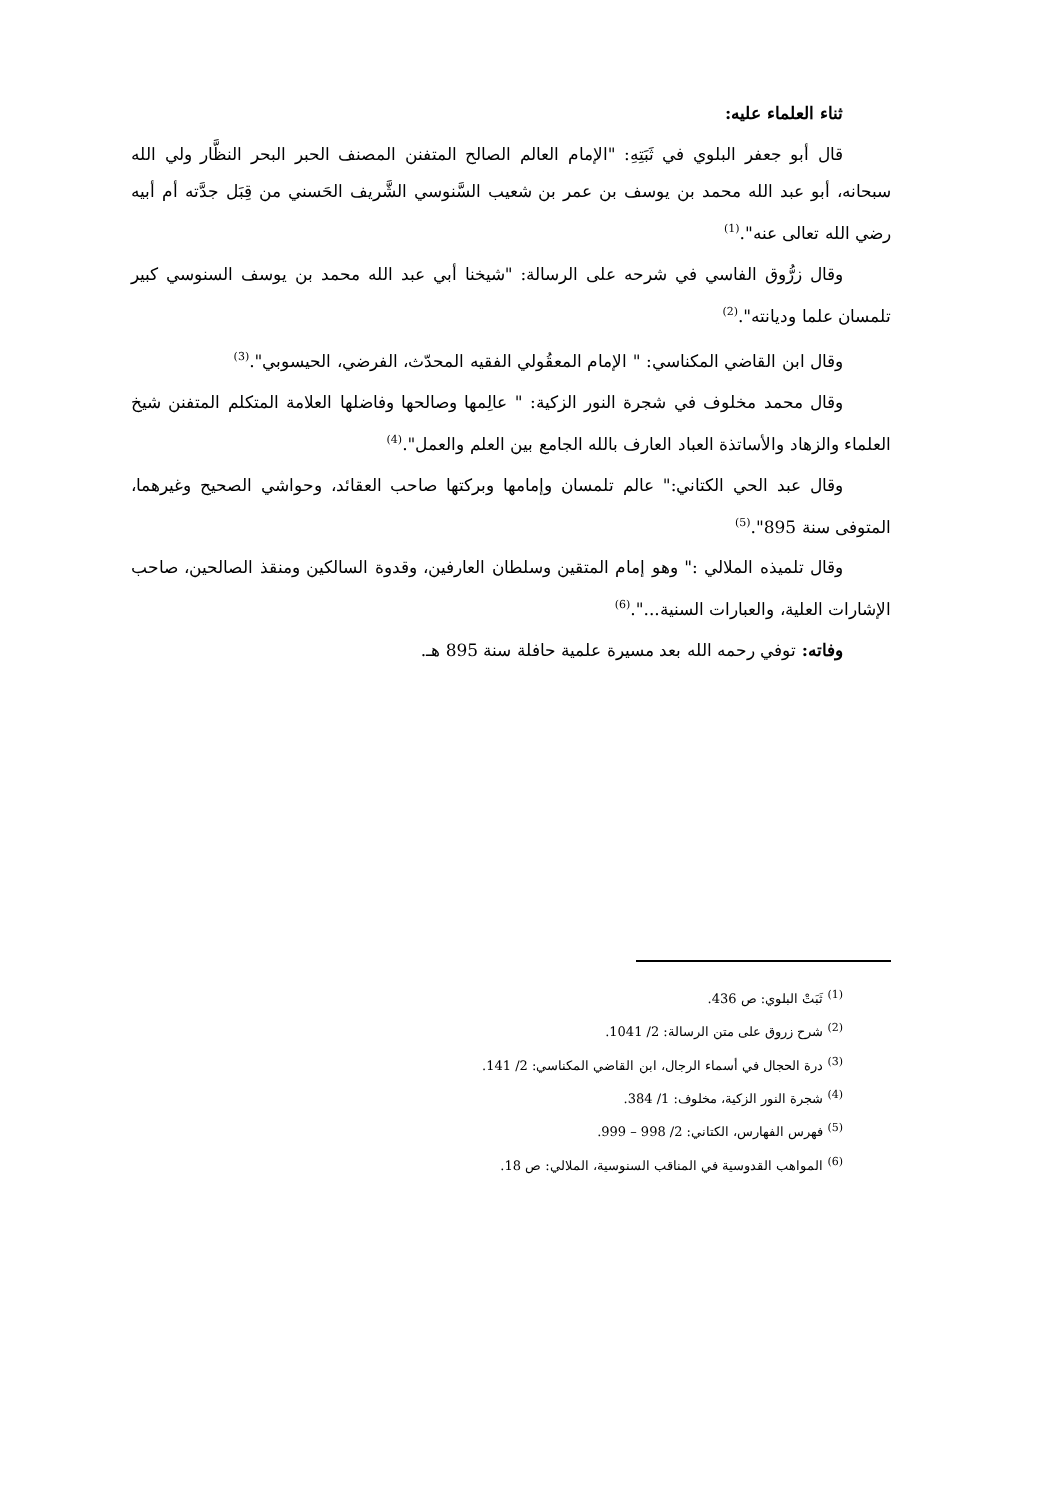ثناء العلماء عليه:
قال أبو جعفر البلوي في ثَبَتِهِ: "الإمام العالم الصالح المتفنن المصنف الحبر البحر النظَّار ولي الله سبحانه، أبو عبد الله محمد بن يوسف بن عمر بن شعيب السَّنوسي الشَّريف الحَسني من قِبَل جدَّته أم أبيه رضي الله تعالى عنه".<sup>(1)</sup>
وقال زرُّوق الفاسي في شرحه على الرسالة: "شيخنا أبي عبد الله محمد بن يوسف السنوسي كبير تلمسان علما وديانته".<sup>(2)</sup>
وقال ابن القاضي المكناسي: " الإمام المعقُولي الفقيه المحدّث، الفرضي، الحيسوبي".<sup>(3)</sup>
وقال محمد مخلوف في شجرة النور الزكية: " عالِمها وصالحها وفاضلها العلامة المتكلم المتفنن شيخ العلماء والزهاد والأساتذة العباد العارف بالله الجامع بين العلم والعمل".<sup>(4)</sup>
وقال عبد الحي الكتاني:" عالم تلمسان وإمامها وبركتها صاحب العقائد، وحواشي الصحيح وغيرهما، المتوفى سنة 895".<sup>(5)</sup>
وقال تلميذه الملالي :" وهو إمام المتقين وسلطان العارفين، وقدوة السالكين ومنقذ الصالحين، صاحب الإشارات العلية، والعبارات السنية...".<sup>(6)</sup>
وفاته: توفي رحمه الله بعد مسيرة علمية حافلة سنة 895 هـ.
<sup>(1)</sup> ثَبَتْ البلوي: ص 436.
<sup>(2)</sup> شرح زروق على متن الرسالة: 2/ 1041.
<sup>(3)</sup> درة الحجال في أسماء الرجال، ابن القاضي المكناسي: 2/ 141.
<sup>(4)</sup> شجرة النور الزكية، مخلوف: 1/ 384.
<sup>(5)</sup> فهرس الفهارس، الكتاني: 2/ 998 – 999.
<sup>(6)</sup> المواهب القدوسية في المناقب السنوسية، الملالي: ص 18.